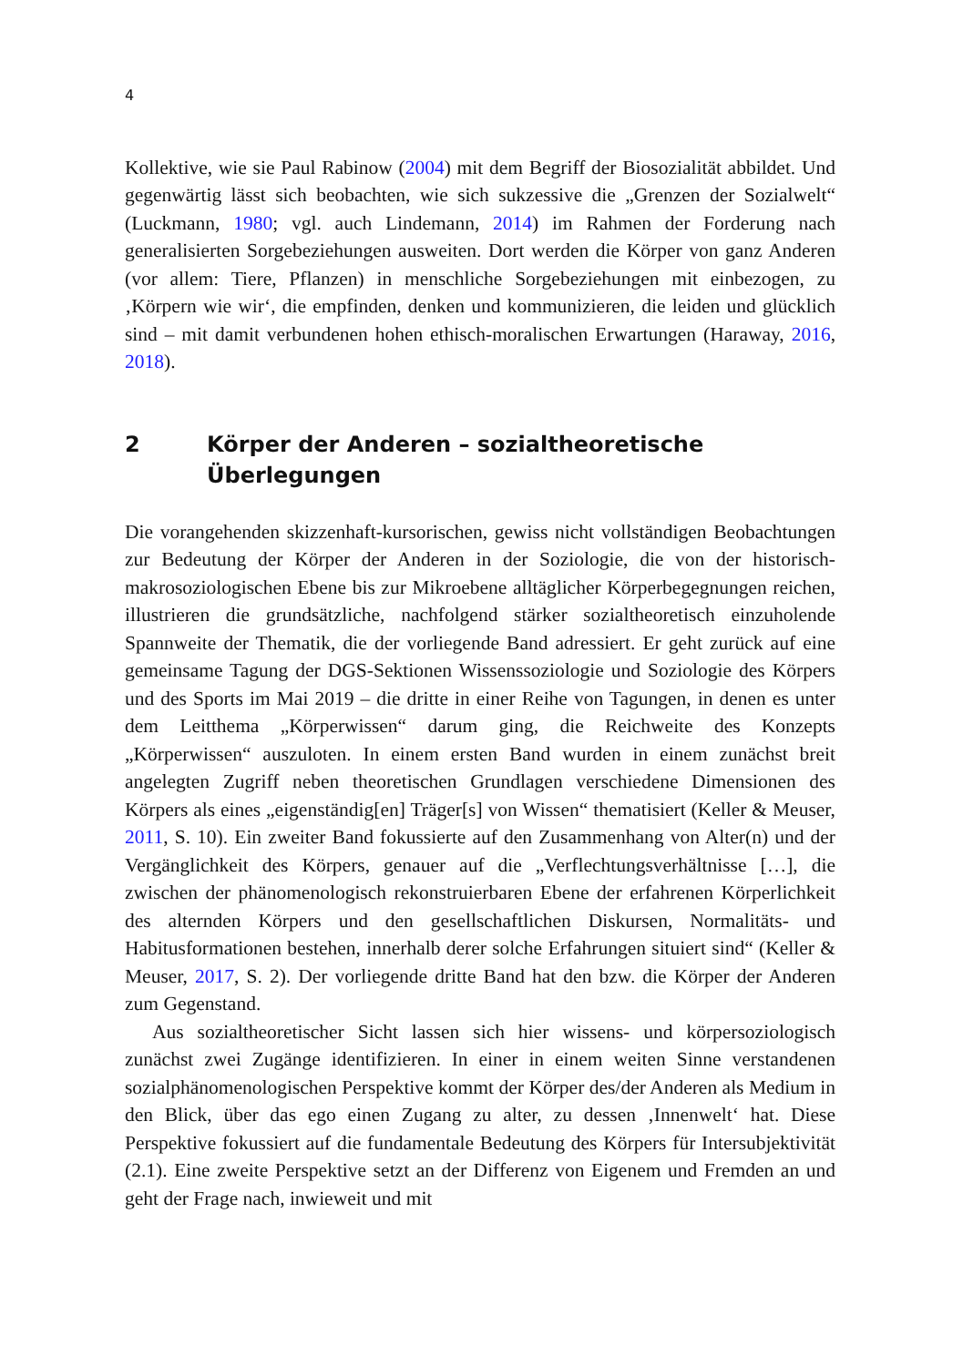4
Kollektive, wie sie Paul Rabinow (2004) mit dem Begriff der Biosozialität abbildet. Und gegenwärtig lässt sich beobachten, wie sich sukzessive die „Grenzen der Sozialwelt“ (Luckmann, 1980; vgl. auch Lindemann, 2014) im Rahmen der Forderung nach generalisierten Sorgebeziehungen ausweiten. Dort werden die Körper von ganz Anderen (vor allem: Tiere, Pflanzen) in menschliche Sorgebeziehungen mit einbezogen, zu ‚Körpern wie wir‘, die empfinden, denken und kommunizieren, die leiden und glücklich sind – mit damit verbundenen hohen ethisch-moralischen Erwartungen (Haraway, 2016, 2018).
2 Körper der Anderen – sozialtheoretische Überlegungen
Die vorangehenden skizzenhaft-kursorischen, gewiss nicht vollständigen Beobachtungen zur Bedeutung der Körper der Anderen in der Soziologie, die von der historisch-makrosoziologischen Ebene bis zur Mikroebene alltäglicher Körperbegegnungen reichen, illustrieren die grundsätzliche, nachfolgend stärker sozialtheoretisch einzuholende Spannweite der Thematik, die der vorliegende Band adressiert. Er geht zurück auf eine gemeinsame Tagung der DGS-Sektionen Wissenssoziologie und Soziologie des Körpers und des Sports im Mai 2019 – die dritte in einer Reihe von Tagungen, in denen es unter dem Leitthema „Körperwissen“ darum ging, die Reichweite des Konzepts „Körperwissen“ auszuloten. In einem ersten Band wurden in einem zunächst breit angelegten Zugriff neben theoretischen Grundlagen verschiedene Dimensionen des Körpers als eines „eigenständig[en] Träger[s] von Wissen“ thematisiert (Keller & Meuser, 2011, S. 10). Ein zweiter Band fokussierte auf den Zusammenhang von Alter(n) und der Vergänglichkeit des Körpers, genauer auf die „Verflechtungsverhältnisse […], die zwischen der phänomenologisch rekonstruierbaren Ebene der erfahrenen Körperlichkeit des alternden Körpers und den gesellschaftlichen Diskursen, Normalitäts- und Habitusformationen bestehen, innerhalb derer solche Erfahrungen situiert sind“ (Keller & Meuser, 2017, S. 2). Der vorliegende dritte Band hat den bzw. die Körper der Anderen zum Gegenstand.
Aus sozialtheoretischer Sicht lassen sich hier wissens- und körpersoziologisch zunächst zwei Zugänge identifizieren. In einer in einem weiten Sinne verstandenen sozialphänomenologischen Perspektive kommt der Körper des/der Anderen als Medium in den Blick, über das ego einen Zugang zu alter, zu dessen ‚Innenwelt‘ hat. Diese Perspektive fokussiert auf die fundamentale Bedeutung des Körpers für Intersubjektivität (2.1). Eine zweite Perspektive setzt an der Differenz von Eigenem und Fremden an und geht der Frage nach, inwieweit und mit